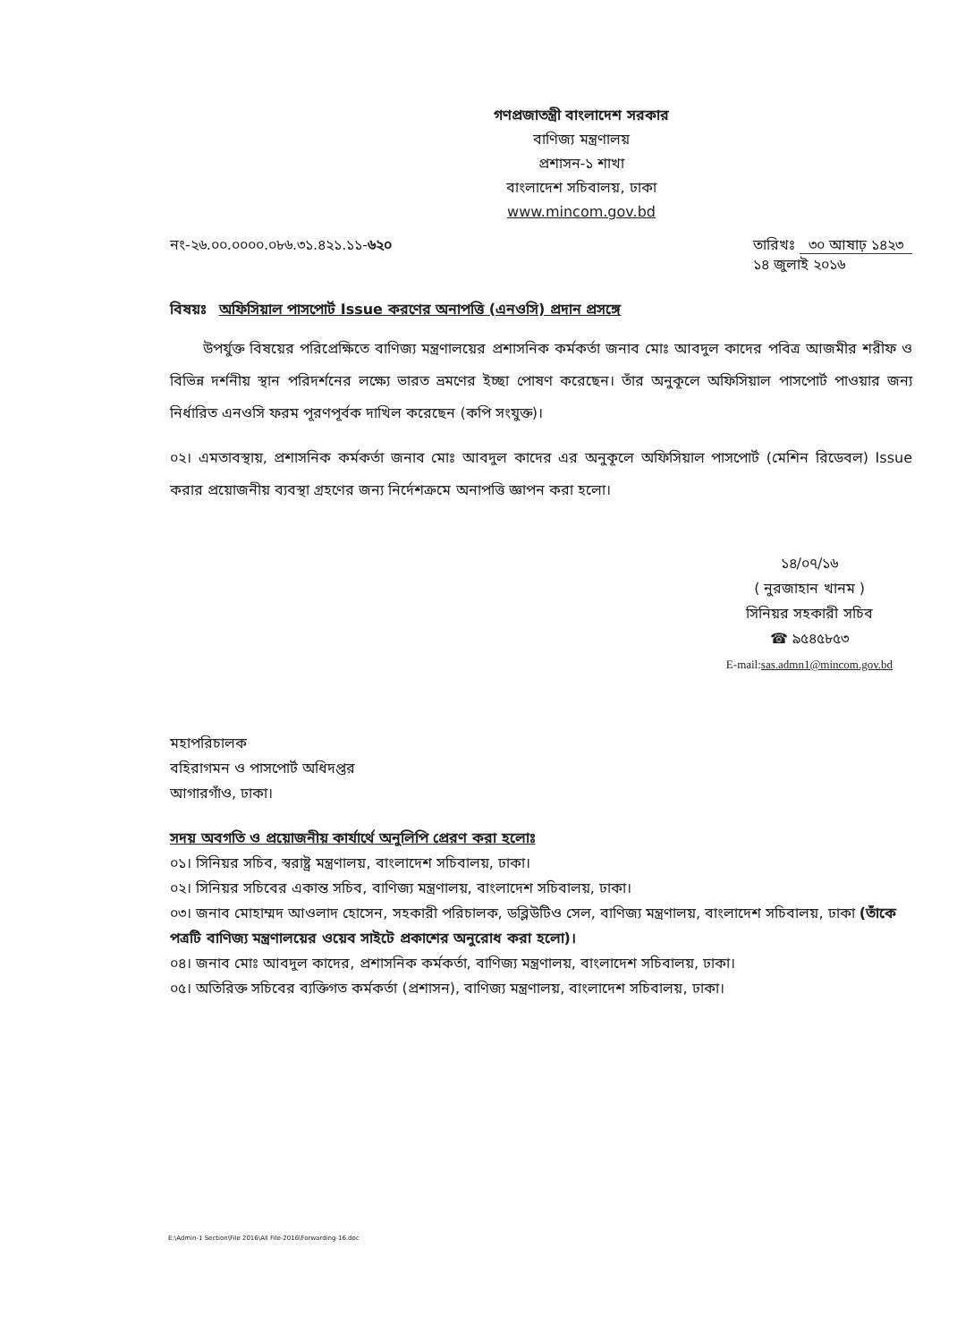গণপ্রজাতন্ত্রী বাংলাদেশ সরকার
বাণিজ্য মন্ত্রণালয়
প্রশাসন-১ শাখা
বাংলাদেশ সচিবালয়, ঢাকা
www.mincom.gov.bd
নং-২৬.০০.০০০০.০৮৬.৩১.৪২১.১১-৬২০
তারিখঃ ৩০ আষাঢ় ১৪২৩
১৪ জুলাই ২০১৬
বিষয়ঃ অফিসিয়াল পাসপোর্ট Issue করণের অনাপত্তি (এনওসি) প্রদান প্রসঙ্গে
উপর্যুক্ত বিষয়ের পরিপ্রেক্ষিতে বাণিজ্য মন্ত্রণালয়ের প্রশাসনিক কর্মকর্তা জনাব মোঃ আবদুল কাদের পবিত্র আজমীর শরীফ ও বিভিন্ন দর্শনীয় স্থান পরিদর্শনের লক্ষ্যে ভারত ভ্রমণের ইচ্ছা পোষণ করেছেন। তাঁর অনুকূলে অফিসিয়াল পাসপোর্ট পাওয়ার জন্য নির্ধারিত এনওসি ফরম পূরণপূর্বক দাখিল করেছেন (কপি সংযুক্ত)।
০২। এমতাবস্থায়, প্রশাসনিক কর্মকর্তা জনাব মোঃ আবদুল কাদের এর অনুকূলে অফিসিয়াল পাসপোর্ট (মেশিন রিডেবল) Issue করার প্রয়োজনীয় ব্যবস্থা গ্রহণের জন্য নির্দেশক্রমে অনাপত্তি জ্ঞাপন করা হলো।
১৪/০৭/১৬
( নুরজাহান খানম )
সিনিয়র সহকারী সচিব
☎ ৯৫৪৫৮৫৩
E-mail:sas.admn1@mincom.gov.bd
মহাপরিচালক
বহিরাগমন ও পাসপোর্ট অধিদপ্তর
আগারগাঁও, ঢাকা।
সদয় অবগতি ও প্রয়োজনীয় কার্যার্থে অনুলিপি প্রেরণ করা হলোঃ
০১। সিনিয়র সচিব, স্বরাষ্ট্র মন্ত্রণালয়, বাংলাদেশ সচিবালয়, ঢাকা।
০২। সিনিয়র সচিবের একান্ত সচিব, বাণিজ্য মন্ত্রণালয়, বাংলাদেশ সচিবালয়, ঢাকা।
০৩। জনাব মোহাম্মদ আওলাদ হোসেন, সহকারী পরিচালক, ডব্লিউটিও সেল, বাণিজ্য মন্ত্রণালয়, বাংলাদেশ সচিবালয়, ঢাকা (তাঁকে পত্রটি বাণিজ্য মন্ত্রণালয়ের ওয়েব সাইটে প্রকাশের অনুরোধ করা হলো)।
০৪। জনাব মোঃ আবদুল কাদের, প্রশাসনিক কর্মকর্তা, বাণিজ্য মন্ত্রণালয়, বাংলাদেশ সচিবালয়, ঢাকা।
০৫। অতিরিক্ত সচিবের ব্যক্তিগত কর্মকর্তা (প্রশাসন), বাণিজ্য মন্ত্রণালয়, বাংলাদেশ সচিবালয়, ঢাকা।
E:\Admin-1 Section\File 2016\All File-2016\Forwarding-16.doc